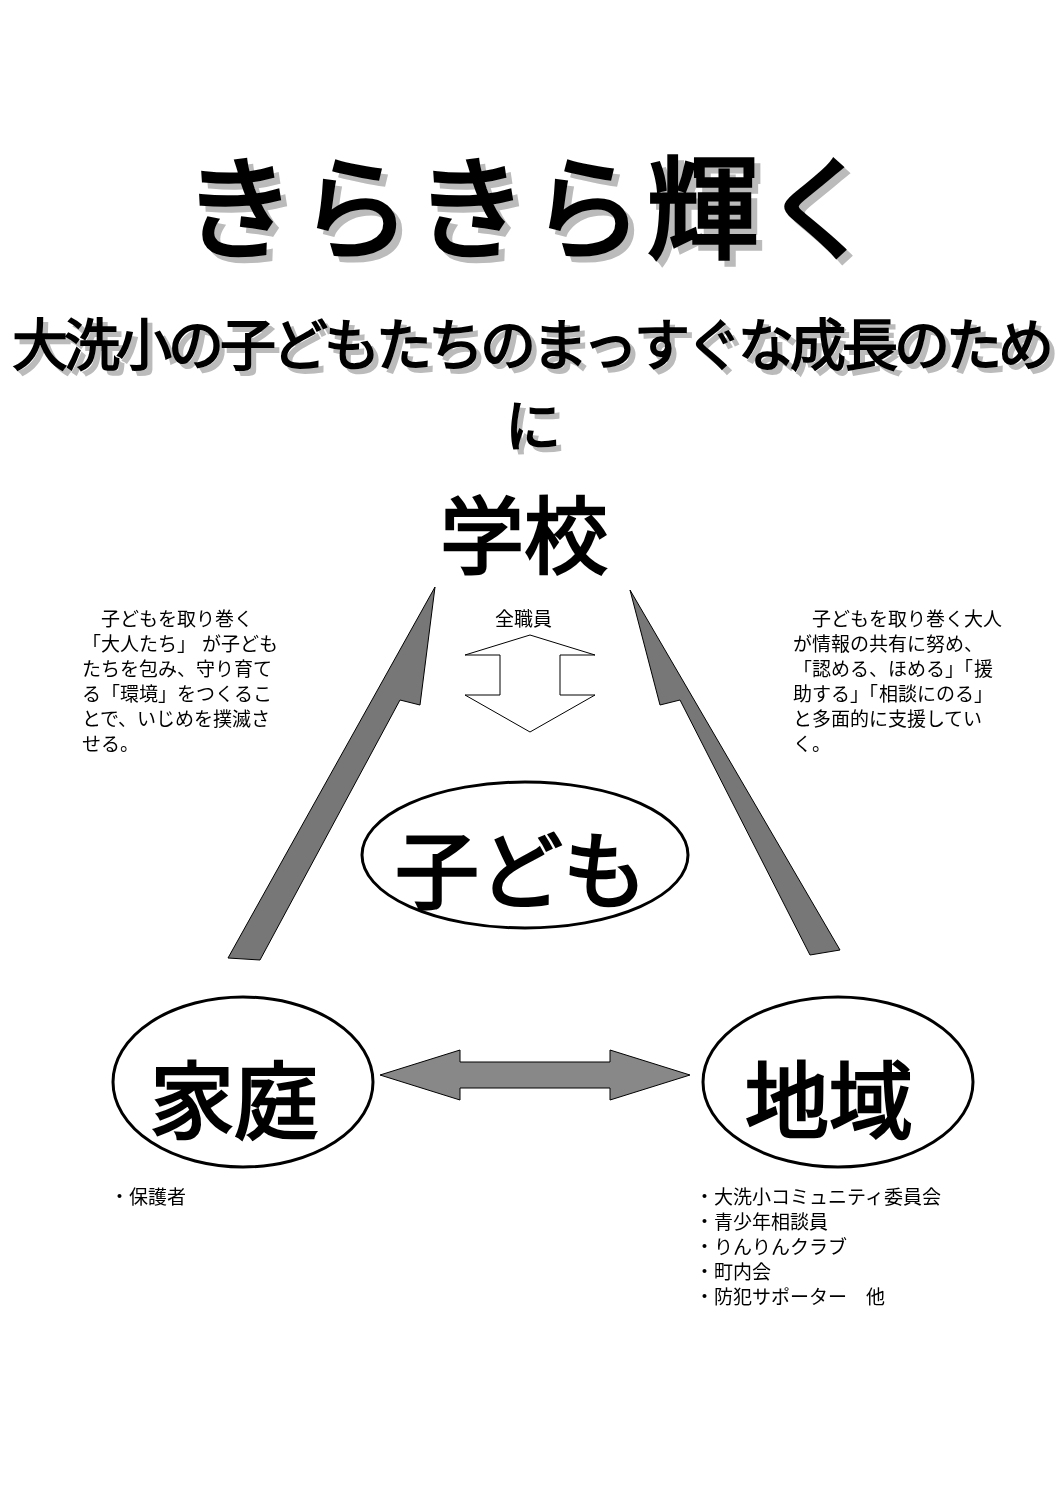きらきら輝く
大洗小の子どもたちのまっすぐな成長のために
学校
子ども
家庭 地域
　子どもを取り巻く「大人たち」 が子どもたちを包み、守り育てる「環境」をつくることで、いじめを撲滅させる。
全職員
　子どもを取り巻く大人が情報の共有に努め、「認める、ほめる」「援助する」「相談にのる」と多面的に支援していく。
・保護者
・大洗小コミュニティ委員会
・青少年相談員
・りんりんクラブ
・町内会
・防犯サポーター　他